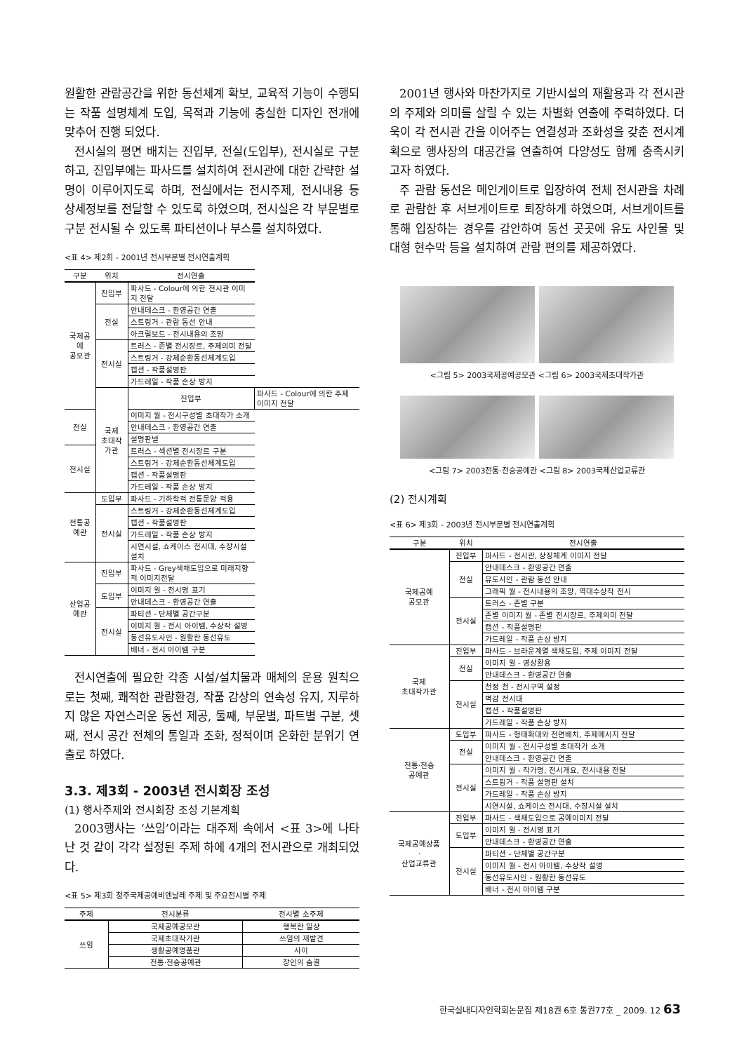원활한 관람공간을 위한 동선체계 확보, 교육적 기능이 수행되는 작품 설명체계 도입, 목적과 기능에 충실한 디자인 전개에 맞추어 진행 되었다.
전시실의 평면 배치는 진입부, 전실(도입부), 전시실로 구분하고, 진입부에는 파사드를 설치하여 전시관에 대한 간략한 설명이 이루어지도록 하며, 전실에서는 전시주제, 전시내용 등 상세정보를 전달할 수 있도록 하였으며, 전시실은 각 부문별로 구분 전시될 수 있도록 파티션이나 부스를 설치하였다.
<표 4> 제2회 - 2001년 전시부문별 전시연출계획
| 구분 | 위치 | 전시연출 | |
| --- | --- | --- | --- |
| 국제공예 공모관 | 진입부 | 파사드 - Colour에 의한 전시관 이미지 전달 | |
| | 전실 | 안내데스크 - 환영공간 연출 | |
| | | 스트링거 - 관람 동선 안내 | |
| | | 아크릴보드 - 전시내용의 조망 | |
| | 전시실 | 트러스 - 존별 전시장르, 주제의미 전달 | |
| | | 스트링거 - 강제순환동선체계도입 | |
| | | 캡션 - 작품설명판 | |
| | | 가드레일 - 작품 손상 방지 | |
| | 국제 초대작가관 | 진입부 | 파사드 - Colour에 의한 주제 이미지 전달 |
| 전실 | | 이미지 월 - 전시구성별 초대작가 소개 | |
| | | 안내데스크 - 환영공간 연출 | |
| | | 설명판넬 | |
| 전시실 | | 트러스 - 섹션별 전시장르 구분 | |
| | | 스트링거 - 강제순환동선체계도입 | |
| | | 캡션 - 작품설명판 | |
| | | 가드레일 - 작품 손상 방지 | |
| 전통공예관 | 도입부 | 파사드 - 기하학적 전통문양 적용 | |
| | 전시실 | 스트링거 - 강제순환동선체계도입 | |
| | | 캡션 - 작품설명판 | |
| | | 가드레일 - 작품 손상 방지 | |
| | | 시연시설, 쇼케이스 전시대, 수장시설 설치 | |
| 산업공예관 | 진입부 | 파사드 - Grey색채도입으로 미래지향적 이미지전달 | |
| | 도입부 | 이미지 월 - 전시명 표기 | |
| | | 안내데스크 - 환영공간 연출 | |
| | 전시실 | 파티션 - 단체별 공간구분 | |
| | | 이미지 월 - 전시 아이템, 수상작 설명 | |
| | | 동선유도사인 - 원활한 동선유도 | |
| | | 배너 - 전시 아이템 구분 | |
전시연출에 필요한 각종 시설/설치물과 매체의 운용 원칙으로는 첫째, 쾌적한 관람환경, 작품 감상의 연속성 유지, 지루하지 않은 자연스러운 동선 제공, 둘째, 부문별, 파트별 구분, 셋째, 전시 공간 전체의 통일과 조화, 정적이며 온화한 분위기 연출로 하였다.
3.3. 제3회 - 2003년 전시회장 조성
(1) 행사주제와 전시회장 조성 기본계획
2003행사는 ‘쓰임’이라는 대주제 속에서 <표 3>에 나타난 것 같이 각각 설정된 주제 하에 4개의 전시관으로 개최되었다.
<표 5> 제3회 청주국제공예비엔날레 주제 및 주요전시별 주제
| 주제 | 전시분류 | 전시별 소주제 |
| --- | --- | --- |
| 쓰임 | 국제공예공모관 | 행복한 일상 |
| | 국제초대작가관 | 쓰임의 재발견 |
| | 생활공예명품관 | 사이 |
| | 전통·전승공예관 | 장인의 숨결 |
2001년 행사와 마찬가지로 기반시설의 재활용과 각 전시관의 주제와 의미를 살릴 수 있는 차별화 연출에 주력하였다. 더욱이 각 전시관 간을 이어주는 연결성과 조화성을 갖춘 전시계획으로 행사장의 대공간을 연출하여 다양성도 함께 충족시키고자 하였다.
주 관람 동선은 메인게이트로 입장하여 전체 전시관을 차례로 관람한 후 서브게이트로 퇴장하게 하였으며, 서브게이트를 통해 입장하는 경우를 감안하여 동선 곳곳에 유도 사인물 및 대형 현수막 등을 설치하여 관람 편의를 제공하였다.
<그림 5> 2003국제공예공모관 <그림 6> 2003국제초대작가관
<그림 7> 2003전통·전승공예관 <그림 8> 2003국제산업교류관
(2) 전시계획
<표 6> 제3회 - 2003년 전시부문별 전시연출계획
| 구분 | 위치 | 전시연출 |
| --- | --- | --- |
| 국제공예 공모관 | 진입부 | 파사드 - 전시관, 상징체계 이미지 전달 |
| | 전실 | 안내데스크 - 환영공간 연출 |
| | | 유도사인 - 관람 동선 안내 |
| | | 그래픽 월 - 전시내용의 조망, 역대수상작 전시 |
| | 전시실 | 트러스 - 존별 구분 |
| | | 존별 이미지 월 - 존별 전시장르, 주제의미 전달 |
| | | 캡션 - 작품설명판 |
| | | 가드레일 - 작품 손상 방지 |
| 국제 초대작가관 | 진입부 | 파사드 - 브라운계열 색채도입, 주제 이미지 전달 |
| | 전실 | 이미지 월 - 영상활용 |
| | | 안내데스크 - 환영공간 연출 |
| | 전시실 | 천정 천 - 전시구역 설정 |
| | | 벽감 전시대 |
| | | 캡션 - 작품설명판 |
| | | 가드레일 - 작품 손상 방지 |
| 전통·전승 공예관 | 도입부 | 파사드 - 형태확대와 전면배치, 주제메시지 전달 |
| | 전실 | 이미지 월 - 전시구성별 초대작가 소개 |
| | | 안내데스크 - 환영공간 연출 |
| | 전시실 | 이미지 월 - 작가명, 전시개요, 전시내용 전달 |
| | | 스트링거 - 작품 설명판 설치 |
| | | 가드레일 - 작품 손상 방지 |
| | | 시연시설, 쇼케이스 전시대, 수장시설 설치 |
| 국제공예상품 · 산업교류관 | 진입부 | 파사드 - 색채도입으로 공예이미지 전달 |
| | 도입부 | 이미지 월 - 전시명 표기 |
| | | 안내데스크 - 환영공간 연출 |
| | 전시실 | 파티션 - 단체별 공간구분 |
| | | 이미지 월 - 전시 아이템, 수상작 설명 |
| | | 동선유도사인 - 원활한 동선유도 |
| | | 배너 - 전시 아이템 구분 |
한국실내디자인학회논문집 제18권 6호 통권77호 _ 2009. 12 63